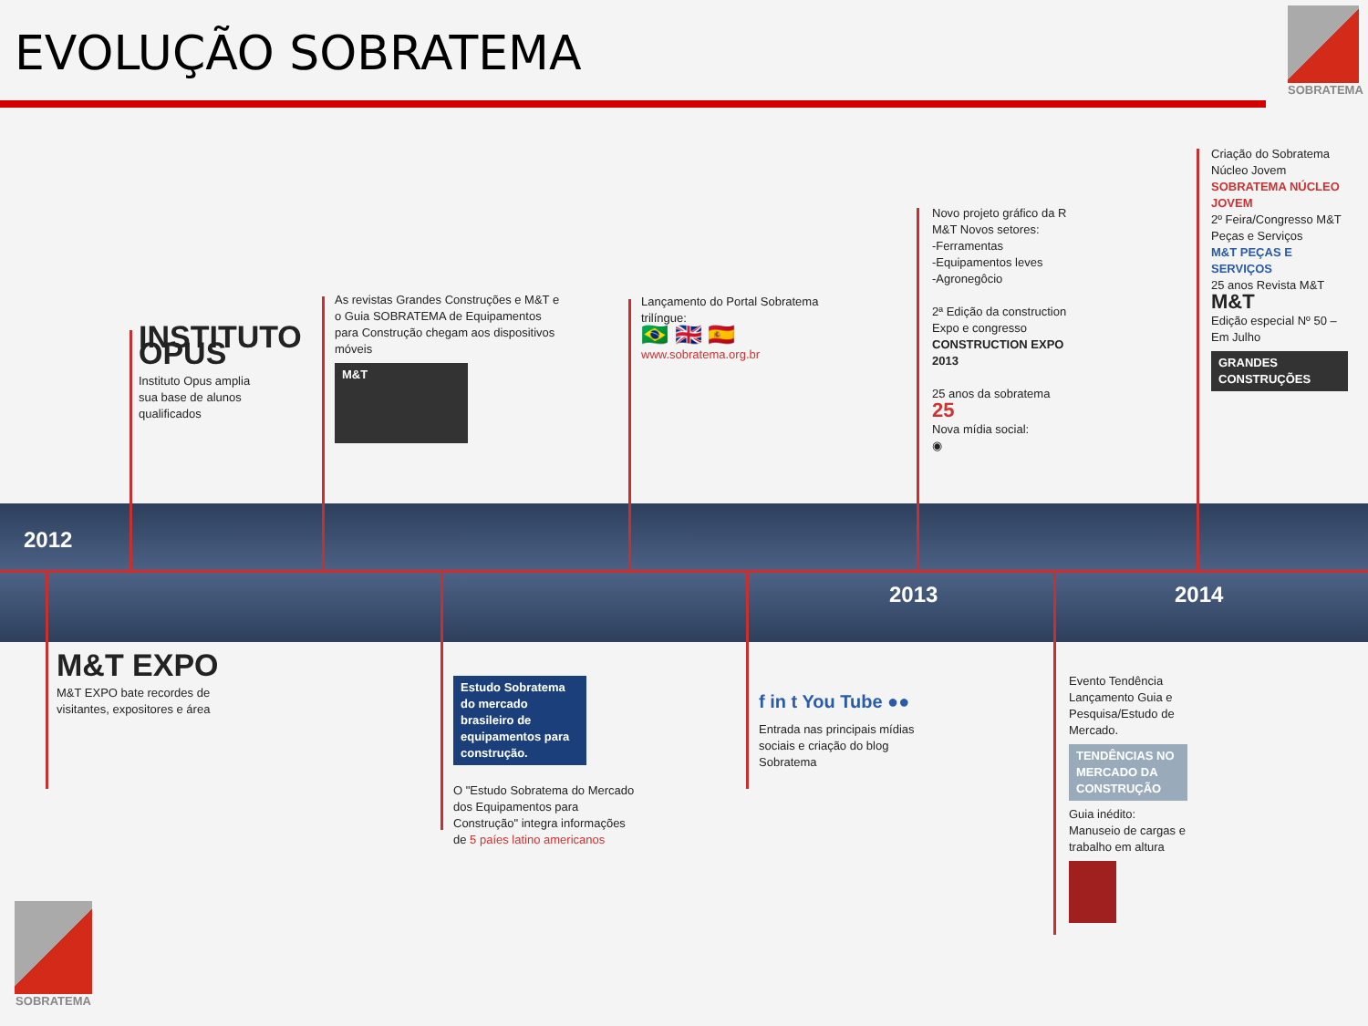EVOLUÇÃO SOBRATEMA
SOBRATEMA
2012
2013 2014
INSTITUTO OPUS
Instituto Opus amplia sua base de alunos qualificados
As revistas Grandes Construções e M&T e o Guia SOBRATEMA de Equipamentos para Construção chegam aos dispositivos móveis
M&T
Lançamento do Portal Sobratema trilíngue:
🇧🇷 🇬🇧 🇪🇸
www.sobratema.org.br
Novo projeto gráfico da R M&T Novos setores:
-Ferramentas
-Equipamentos leves
-Agronegôcio
2ª Edição da construction Expo e congresso
CONSTRUCTION EXPO 2013
25 anos da sobratema
25
Nova mídia social:
◉
Criação do Sobratema Núcleo Jovem
SOBRATEMA NÚCLEO JOVEM
2º Feira/Congresso M&T Peças e Serviços
M&T PEÇAS E SERVIÇOS
25 anos Revista M&T
M&T
Edição especial Nº 50 – Em Julho
GRANDES CONSTRUÇÕES
M&T EXPO
M&T EXPO bate recordes de visitantes, expositores e área
Estudo Sobratema do mercado brasileiro de equipamentos para construção.
O "Estudo Sobratema do Mercado dos Equipamentos para Construção" integra informações de 5 paíes latino americanos
f in t You Tube ●●
Entrada nas principais mídias sociais e criação do blog Sobratema
Evento Tendência Lançamento Guia e Pesquisa/Estudo de Mercado.
TENDÊNCIAS NO MERCADO DA CONSTRUÇÃO
Guia inédito: Manuseio de cargas e trabalho em altura
SOBRATEMA